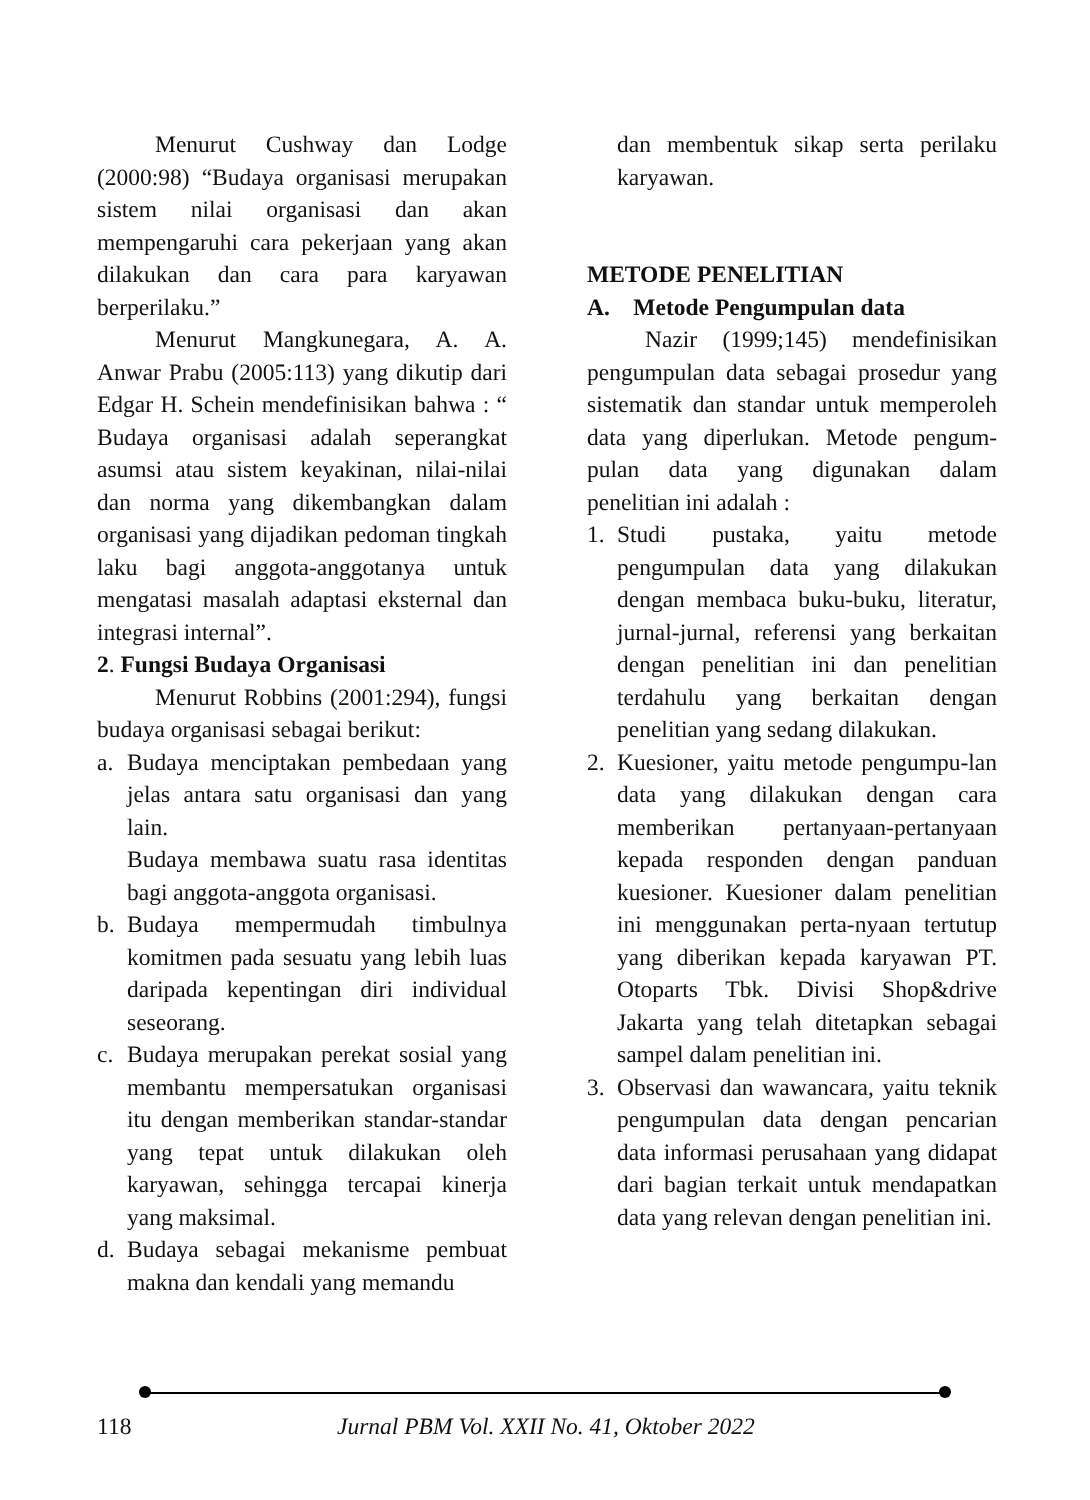Menurut Cushway dan Lodge (2000:98) “Budaya organisasi merupakan sistem nilai organisasi dan akan mempengaruhi cara pekerjaan yang akan dilakukan dan cara para karyawan berperilaku.”
Menurut Mangkunegara, A. A. Anwar Prabu (2005:113) yang dikutip dari Edgar H. Schein mendefinisikan bahwa : “ Budaya organisasi adalah seperangkat asumsi atau sistem keyakinan, nilai-nilai dan norma yang dikembangkan dalam organisasi yang dijadikan pedoman tingkah laku bagi anggota-anggotanya untuk mengatasi masalah adaptasi eksternal dan integrasi internal”.
2. Fungsi Budaya Organisasi
Menurut Robbins (2001:294), fungsi budaya organisasi sebagai berikut:
a. Budaya menciptakan pembedaan yang jelas antara satu organisasi dan yang lain.
Budaya membawa suatu rasa identitas bagi anggota-anggota organisasi.
b. Budaya mempermudah timbulnya komitmen pada sesuatu yang lebih luas daripada kepentingan diri individual seseorang.
c. Budaya merupakan perekat sosial yang membantu mempersatukan organisasi itu dengan memberikan standar-standar yang tepat untuk dilakukan oleh karyawan, sehingga tercapai kinerja yang maksimal.
d. Budaya sebagai mekanisme pembuat makna dan kendali yang memandu
dan membentuk sikap serta perilaku karyawan.
METODE PENELITIAN
A. Metode Pengumpulan data
Nazir (1999;145) mendefinisikan pengumpulan data sebagai prosedur yang sistematik dan standar untuk memperoleh data yang diperlukan. Metode pengum-pulan data yang digunakan dalam penelitian ini adalah :
1. Studi pustaka, yaitu metode pengumpulan data yang dilakukan dengan membaca buku-buku, literatur, jurnal-jurnal, referensi yang berkaitan dengan penelitian ini dan penelitian terdahulu yang berkaitan dengan penelitian yang sedang dilakukan.
2. Kuesioner, yaitu metode pengumpu-lan data yang dilakukan dengan cara memberikan pertanyaan-pertanyaan kepada responden dengan panduan kuesioner. Kuesioner dalam penelitian ini menggunakan perta-nyaan tertutup yang diberikan kepada karyawan PT. Otoparts Tbk. Divisi Shop&drive Jakarta yang telah ditetapkan sebagai sampel dalam penelitian ini.
3. Observasi dan wawancara, yaitu teknik pengumpulan data dengan pencarian data informasi perusahaan yang didapat dari bagian terkait untuk mendapatkan data yang relevan dengan penelitian ini.
118 Jurnal PBM Vol. XXII No. 41, Oktober 2022